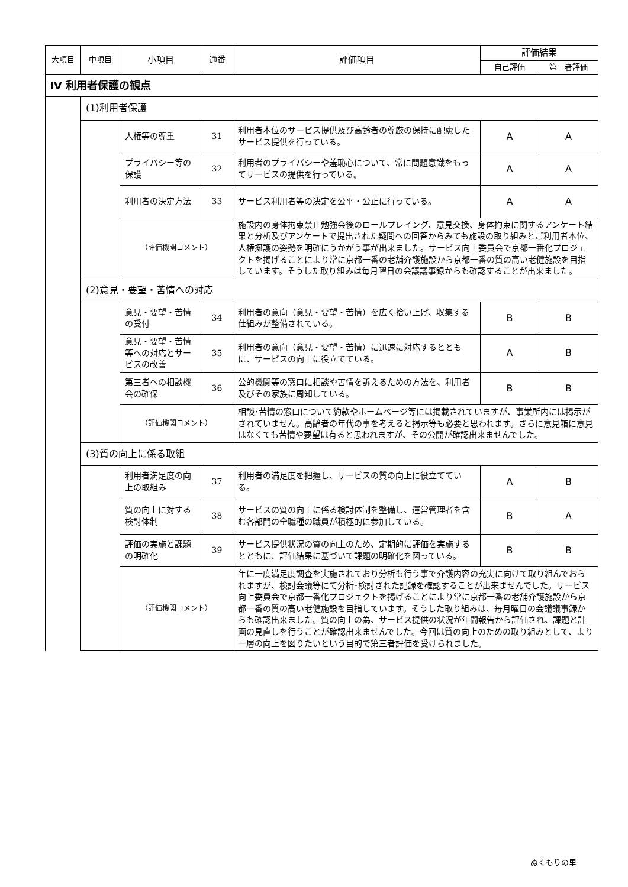| 大項目 | 中項目 | 小項目 | 通番 | 評価項目 | 評価結果 | |
| --- | --- | --- | --- | --- | --- | --- |
| | | | | | 自己評価 | 第三者評価 |
| Ⅳ 利用者保護の観点 | | | | | | |
| | (1)利用者保護 | | | | | |
| | | 人権等の尊重 | 31 | 利用者本位のサービス提供及び高齢者の尊厳の保持に配慮したサービス提供を行っている。 | A | A |
| | | プライバシー等の保護 | 32 | 利用者のプライバシーや羞恥心について、常に問題意識をもってサービスの提供を行っている。 | A | A |
| | | 利用者の決定方法 | 33 | サービス利用者等の決定を公平・公正に行っている。 | A | A |
| | | （評価機関コメント） | | 施設内の身体拘束禁止勉強会後のロールプレイング、意見交換、身体拘束に関するアンケート結果と分析及びアンケートで提出された疑問への回答からみても施設の取り組みとご利用者本位、人権擁護の姿勢を明確にうかがう事が出来ました。サービス向上委員会で京都一番化プロジェクトを掲げることにより常に京都一番の老舗介護施設から京都一番の質の高い老健施設を目指しています。そうした取り組みは毎月曜日の会議議事録からも確認することが出来ました。 | | |
| | (2)意見・要望・苦情への対応 | | | | | |
| | | 意見・要望・苦情の受付 | 34 | 利用者の意向（意見・要望・苦情）を広く拾い上げ、収集する仕組みが整備されている。 | B | B |
| | | 意見・要望・苦情等への対応とサービスの改善 | 35 | 利用者の意向（意見・要望・苦情）に迅速に対応するとともに、サービスの向上に役立てている。 | A | B |
| | | 第三者への相談機会の確保 | 36 | 公的機関等の窓口に相談や苦情を訴えるための方法を、利用者及びその家族に周知している。 | B | B |
| | | （評価機関コメント） | | 相談･苦情の窓口について約款やホームページ等には掲載されていますが、事業所内には掲示がされていません。高齢者の年代の事を考えると掲示等も必要と思われます。さらに意見箱に意見はなくても苦情や要望は有ると思われますが、その公開が確認出来ませんでした。 | | |
| | (3)質の向上に係る取組 | | | | | |
| | | 利用者満足度の向上の取組み | 37 | 利用者の満足度を把握し、サービスの質の向上に役立てている。 | A | B |
| | | 質の向上に対する検討体制 | 38 | サービスの質の向上に係る検討体制を整備し、運営管理者を含む各部門の全職種の職員が積極的に参加している。 | B | A |
| | | 評価の実施と課題の明確化 | 39 | サービス提供状況の質の向上のため、定期的に評価を実施するとともに、評価結果に基づいて課題の明確化を図っている。 | B | B |
| | | （評価機関コメント） | | 年に一度満足度調査を実施されており分析も行う事で介護内容の充実に向けて取り組んでおられますが、検討会議等にて分析･検討された記録を確認することが出来ませんでした。サービス向上委員会で京都一番化プロジェクトを掲げることにより常に京都一番の老舗介護施設から京都一番の質の高い老健施設を目指しています。そうした取り組みは、毎月曜日の会議議事録からも確認出来ました。質の向上の為、サービス提供の状況が年間報告から評価され、課題と計画の見直しを行うことが確認出来ませんでした。今回は質の向上のための取り組みとして、より一層の向上を図りたいという目的で第三者評価を受けられました。 | | |
ぬくもりの里